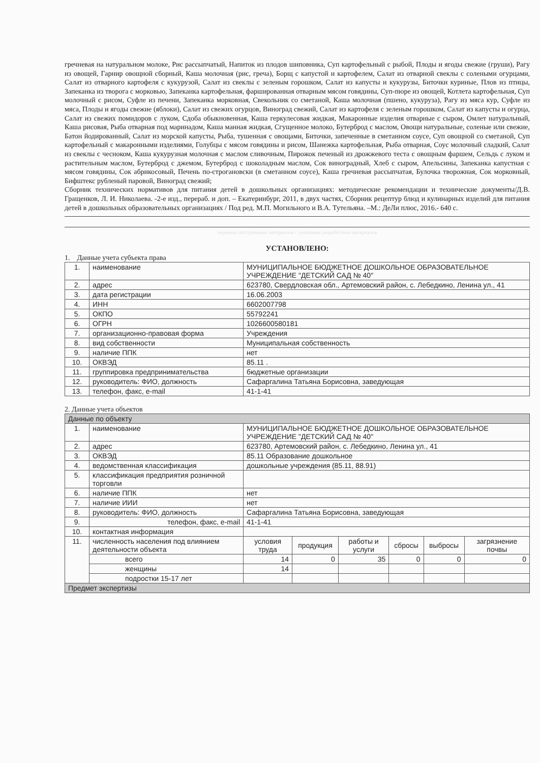гречневая на натуральном молоке, Рис рассыпчатый, Напиток из плодов шиповника, Суп картофельный с рыбой, Плоды и ягоды свежие (груши), Рагу из овощей, Гарнир овощной сборный, Каша молочная (рис, греча), Борщ с капустой и картофелем, Салат из отварной свеклы с солеными огурцами, Салат из отварного картофеля с кукурузой, Салат из свеклы с зеленым горошком, Салат из капусты и кукурузы, Биточки куриные, Плов из птицы, Запеканка из творога с морковью, Запеканка картофельная, фаршированная отварным мясом говядины, Суп-пюре из овощей, Котлета картофельная, Суп молочный с рисом, Суфле из печени, Запеканка морковная, Свекольник со сметаной, Каша молочная (пшено, кукуруза), Рагу из мяса кур, Суфле из мяса, Плоды и ягоды свежие (яблоки), Салат из свежих огурцов, Виноград свежий, Салат из картофеля с зеленым горошком, Салат из капусты и огурца, Салат из свежих помидоров с луком, Сдоба обыкновенная, Каша геркулесовая жидкая, Макаронные изделия отварные с сыром, Омлет натуральный, Каша рисовая, Рыба отварная под маринадом, Каша манная жидкая, Сгущенное молоко, Бутерброд с маслом, Овощи натуральные, соленые или свежие, Батон йодированный, Салат из морской капусты, Рыба, тушенная с овощами, Биточки, запеченные в сметанном соусе, Суп овощной со сметаной, Суп картофельный с макаронными изделиями, Голубцы с мясом говядины и рисом, Шанежка картофельная, Рыба отварная, Соус молочный сладкий, Салат из свеклы с чесноком, Каша кукурузная молочная с маслом сливочным, Пирожок печеный из дрожжевого теста с овощным фаршем, Сельдь с луком и растительным маслом, Бутерброд с джемом, Бутерброд с шоколадным маслом, Сок виноградный, Хлеб с сыром, Апельсины, Запеканка капустная с мясом говядины, Сок абрикосовый, Печень по-строгановски (в сметанном соусе), Каша гречневая рассыпчатая, Булочка творожная, Сок морковный, Бифштекс рубленый паровой, Виноград свежий;
Сборник технических нормативов для питания детей в дошкольных организациях: методические рекомендации и технические документы/Д.В. Гращенков, Л. И. Николаева. -2-е изд., перераб. и доп. – Екатеринбург, 2011, в двух частях, Сборник рецептур блюд и кулинарных изделий для питания детей в дошкольных образовательных организациях / Под ред. М.П. Могильного и В.А. Тутельяна. –М.: ДеЛи плюс, 2016.- 640 с.
перечень поступивших материалов с указанием разработчика материалов
УСТАНОВЛЕНО:
1. Данные учета субъекта права
| 1. | наименование | МУНИЦИПАЛЬНОЕ БЮДЖЕТНОЕ ДОШКОЛЬНОЕ ОБРАЗОВАТЕЛЬНОЕ УЧРЕЖДЕНИЕ "ДЕТСКИЙ САД № 40" |
| 2. | адрес | 623780, Свердловская обл., Артемовский район, с. Лебедкино, Ленина ул., 41 |
| 3. | дата регистрации | 16.06.2003 |
| 4. | ИНН | 6602007798 |
| 5. | ОКПО | 55792241 |
| 6. | ОГРН | 1026600580181 |
| 7. | организационно-правовая форма | Учреждения |
| 8. | вид собственности | Муниципальная собственность |
| 9. | наличие ППК | нет |
| 10. | ОКВЭД | 85.11 . |
| 11. | группировка предпринимательства | бюджетные организации |
| 12. | руководитель: ФИО, должность | Сафаргалина Татьяна Борисовна, заведующая |
| 13. | телефон, факс, e-mail | 41-1-41 |
2. Данные учета объектов
| Данные по объекту | | | | | | | |
| --- | --- | --- | --- | --- | --- | --- | --- |
| 1. | наименование | МУНИЦИПАЛЬНОЕ БЮДЖЕТНОЕ ДОШКОЛЬНОЕ ОБРАЗОВАТЕЛЬНОЕ УЧРЕЖДЕНИЕ "ДЕТСКИЙ САД № 40" | | | | | |
| 2. | адрес | 623780, Артемовский район, с. Лебедкино, Ленина ул., 41 | | | | | |
| 3. | ОКВЭД | 85.11 Образование дошкольное | | | | | |
| 4. | ведомственная классификация | дошкольные учреждения (85.11, 88.91) | | | | | |
| 5. | классификация предприятия розничной торговли | | | | | | |
| 6. | наличие ППК | нет | | | | | |
| 7. | наличие ИИИ | нет | | | | | |
| 8. | руководитель: ФИО, должность | Сафаргалина Татьяна Борисовна, заведующая | | | | | |
| 9. | телефон, факс, e-mail | 41-1-41 | | | | | |
| 10. | контактная информация | | | | | | |
| 11. | численность населения под влиянием деятельности объекта | условия труда | продукция | работы и услуги | сбросы | выбросы | загрязнение почвы |
| | всего | 14 | 0 | 35 | 0 | 0 | 0 |
| | женщины | 14 | | | | | |
| | подростки 15-17 лет | | | | | | |
| Предмет экспертизы | | | | | | | |